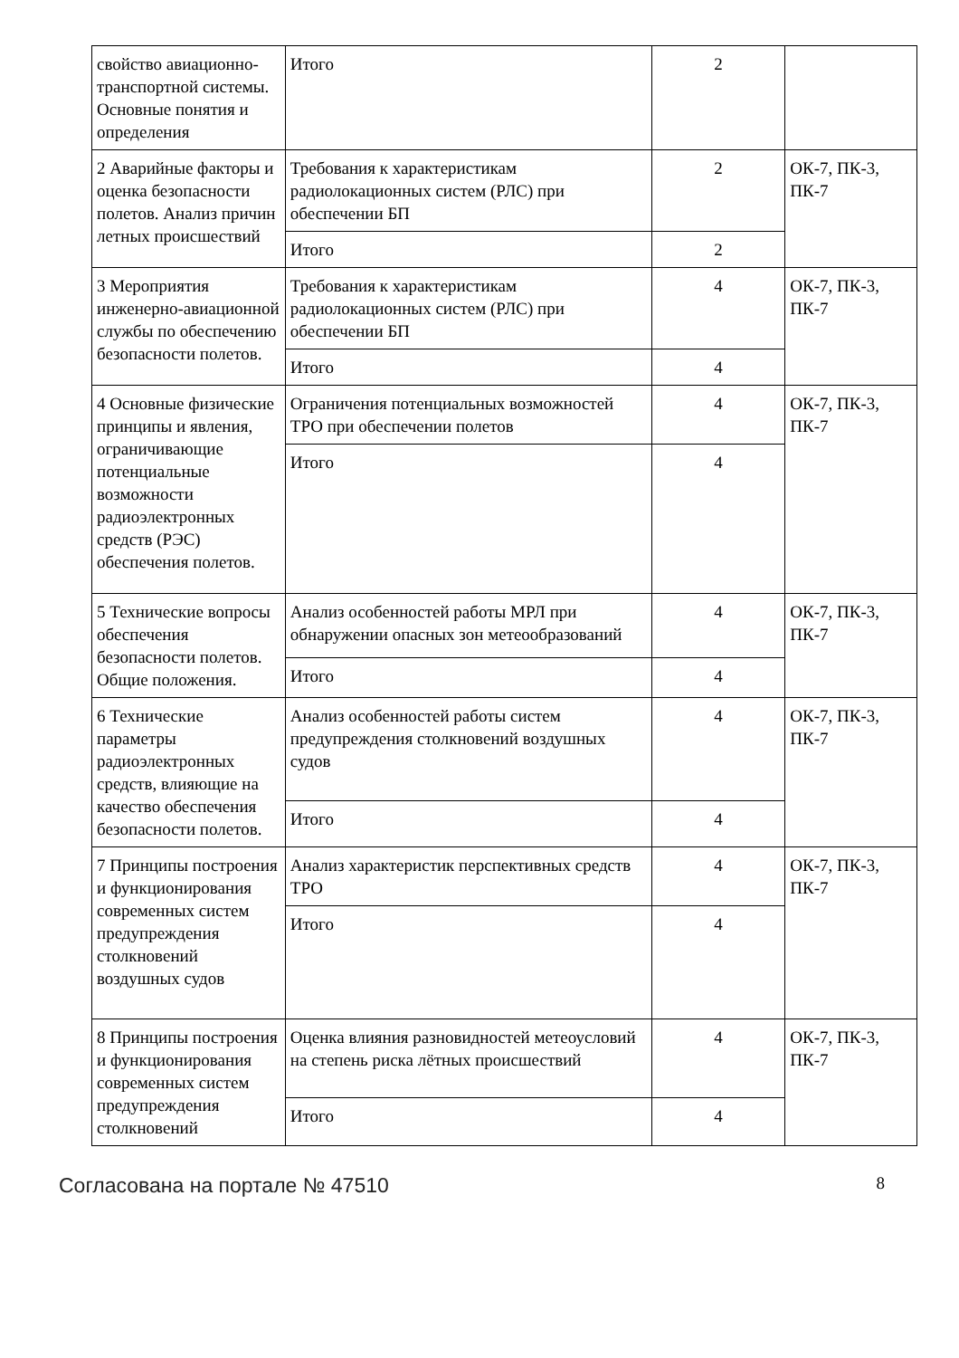| свойство авиационно-транспортной системы. Основные понятия и определения | Итого | 2 | |
| 2 Аварийные факторы и оценка безопасности полетов. Анализ причин летных происшествий | Требования к характеристикам радиолокационных систем (РЛС) при обеспечении БП | 2 | ОК-7, ПК-3, ПК-7 |
| | Итого | 2 | |
| 3 Мероприятия инженерно-авиационной службы по обеспечению безопасности полетов. | Требования к характеристикам радиолокационных систем (РЛС) при обеспечении БП | 4 | ОК-7, ПК-3, ПК-7 |
| | Итого | 4 | |
| 4 Основные физические принципы и явления, ограничивающие потенциальные возможности радиоэлектронных средств (РЭС) обеспечения полетов. | Ограничения потенциальных возможностей ТРО при обеспечении полетов | 4 | ОК-7, ПК-3, ПК-7 |
| | Итого | 4 | |
| 5 Технические вопросы обеспечения безопасности полетов. Общие положения. | Анализ особенностей работы МРЛ при обнаружении опасных зон метеообразований | 4 | ОК-7, ПК-3, ПК-7 |
| | Итого | 4 | |
| 6 Технические параметры радиоэлектронных средств, влияющие на качество обеспечения безопасности полетов. | Анализ особенностей работы систем предупреждения столкновений воздушных судов | 4 | ОК-7, ПК-3, ПК-7 |
| | Итого | 4 | |
| 7 Принципы построения и функционирования современных систем предупреждения столкновений воздушных судов | Анализ характеристик перспективных средств ТРО | 4 | ОК-7, ПК-3, ПК-7 |
| | Итого | 4 | |
| 8 Принципы построения и функционирования современных систем предупреждения столкновений | Оценка влияния разновидностей метеоусловий на степень риска лётных происшествий | 4 | ОК-7, ПК-3, ПК-7 |
| | Итого | 4 | |
Согласована на портале № 47510 8